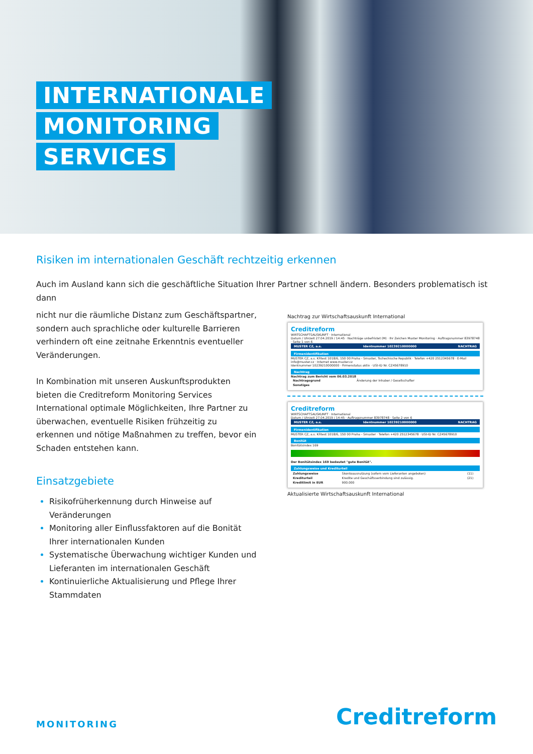INTERNATIONALE
MONITORING
SERVICES
Risiken im internationalen Geschäft rechtzeitig erkennen
Auch im Ausland kann sich die geschäftliche Situation Ihrer Partner schnell ändern. Besonders problematisch ist dann
nicht nur die räumliche Distanz zum Geschäftspartner, sondern auch sprachliche oder kulturelle Barrieren verhindern oft eine zeitnahe Erkenntnis eventueller Veränderungen.
In Kombination mit unseren Auskunftsprodukten bieten die Creditreform Monitoring Services International optimale Möglichkeiten, Ihre Partner zu überwachen, eventuelle Risiken frühzeitig zu erkennen und nötige Maßnahmen zu treffen, bevor ein Schaden entstehen kann.
Einsatzgebiete
Risikofrüherkennung durch Hinweise auf Veränderungen
Monitoring aller Einflussfaktoren auf die Bonität Ihrer internationalen Kunden
Systematische Überwachung wichtiger Kunden und Lieferanten im internationalen Geschäft
Kontinuierliche Aktualisierung und Pflege Ihrer Stammdaten
Nachtrag zur Wirtschaftsauskunft International
Creditreform
WIRTSCHAFTSAUSKUNFT · International
Datum / Uhrzeit 27.04.2019 / 14:45 · Nachträge unbefristet (M) · Ihr Zeichen Muster Monitoring · Auftragsnummer 83978748 · Seite 1 von 6
MUSTER CZ, a.s. Identnummer 10239210000000 NACHTRAG
Firmenidentifikation
MUSTER CZ, a.s. Křitest 1018/6, 150 00 Praha - Smuster, Tschechische Republik · Telefon +420 2512345678 · E-Mail info@muster.cz · Internet www.muster.cz
Identnummer 10239210000000 · Firmenstatus aktiv · USt-ID Nr. CZ45678910
Nachtrag
Nachtrag zum Bericht vom 06.03.2018
| Nachtragsgrund | Änderung der Inhaber / Gesellschafter |
| Sonstiges | |
Creditreform
WIRTSCHAFTSAUSKUNFT · International
Datum / Uhrzeit 27.04.2019 / 14:45 · Auftragsnummer 83978748 · Seite 2 von 6
MUSTER CZ, a.s. Identnummer 10239210000000 NACHTRAG
Firmenidentifikation
MUSTER CZ, a.s. Křitest 1018/6, 150 00 Praha - Smuster · Telefon +420 2512345678 · USt-ID Nr. CZ45678910
Bonität
Bonitätsindex 169
Der Bonitätsindex 169 bedeutet "gute Bonität".
Zahlungsweise und Krediturteil
| Zahlungsweise | Skontoausnutzung (sofern vom Lieferanten angeboten) | (11) |
| Krediturteil | Kredite und Geschäftsverbindung sind zulässig. | (21) |
| Kreditlimit in EUR | 900.000 | |
Aktualisierte Wirtschaftsauskunft International
MONITORING
Creditreform